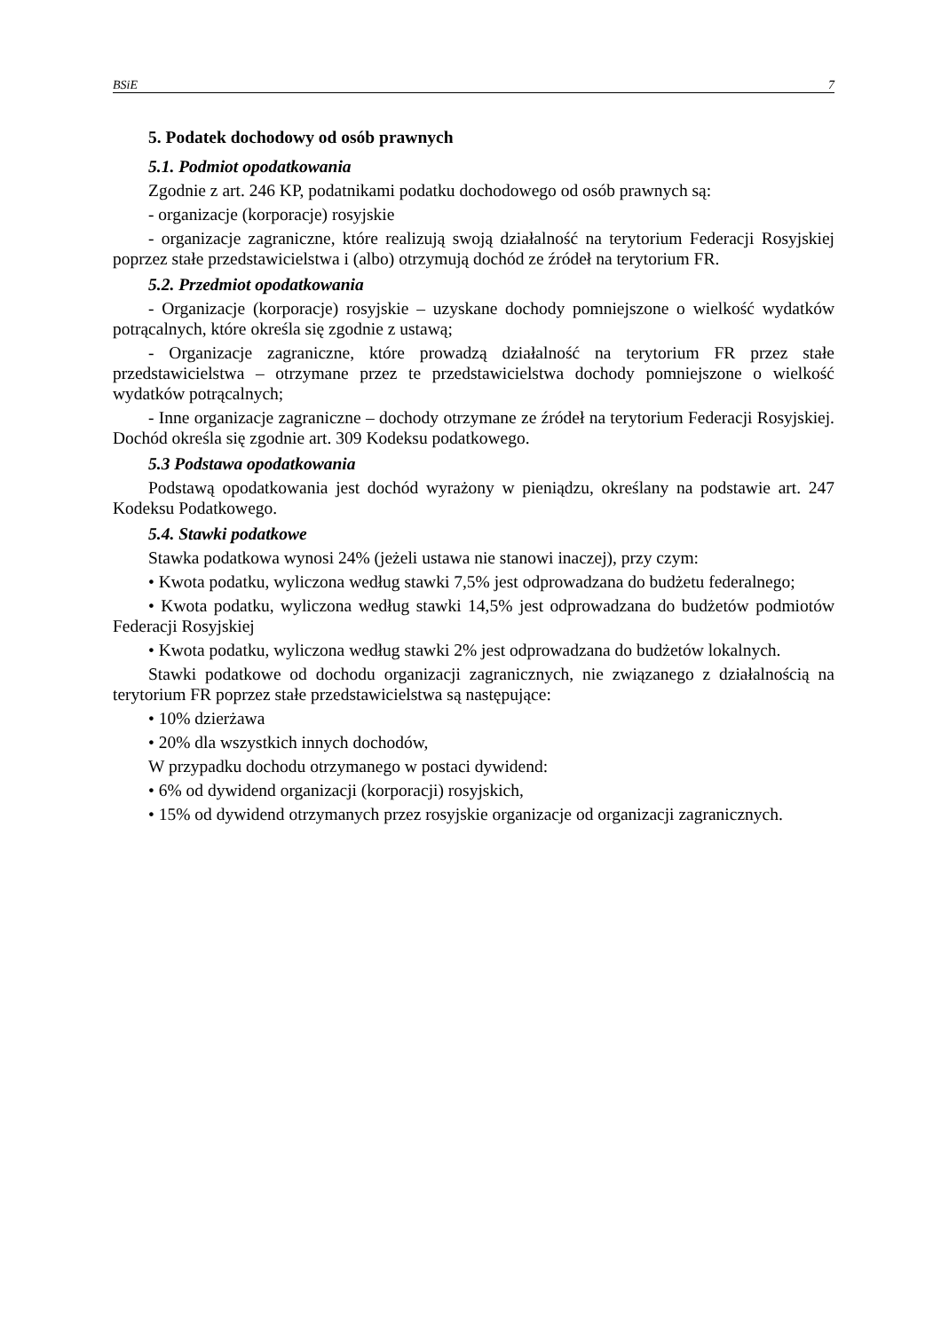BSiE 7
5. Podatek dochodowy od osób prawnych
5.1. Podmiot opodatkowania
Zgodnie z art. 246 KP, podatnikami podatku dochodowego od osób prawnych są:
- organizacje (korporacje) rosyjskie
- organizacje zagraniczne, które realizują swoją działalność na terytorium Federacji Rosyjskiej poprzez stałe przedstawicielstwa i (albo) otrzymują dochód ze źródeł na terytorium FR.
5.2. Przedmiot opodatkowania
- Organizacje (korporacje) rosyjskie – uzyskane dochody pomniejszone o wielkość wydatków potrącalnych, które określa się zgodnie z ustawą;
- Organizacje zagraniczne, które prowadzą działalność na terytorium FR przez stałe przedstawicielstwa – otrzymane przez te przedstawicielstwa dochody pomniejszone o wielkość wydatków potrącalnych;
- Inne organizacje zagraniczne – dochody otrzymane ze źródeł na terytorium Federacji Rosyjskiej. Dochód określa się zgodnie art. 309 Kodeksu podatkowego.
5.3 Podstawa opodatkowania
Podstawą opodatkowania jest dochód wyrażony w pieniądzu, określany na podstawie art. 247 Kodeksu Podatkowego.
5.4. Stawki podatkowe
Stawka podatkowa wynosi 24% (jeżeli ustawa nie stanowi inaczej), przy czym:
• Kwota podatku, wyliczona według stawki 7,5% jest odprowadzana do budżetu federalnego;
• Kwota podatku, wyliczona według stawki 14,5% jest odprowadzana do budżetów podmiotów Federacji Rosyjskiej
• Kwota podatku, wyliczona według stawki 2% jest odprowadzana do budżetów lokalnych.
Stawki podatkowe od dochodu organizacji zagranicznych, nie związanego z działalnością na terytorium FR poprzez stałe przedstawicielstwa są następujące:
• 10% dzierżawa
• 20% dla wszystkich innych dochodów,
W przypadku dochodu otrzymanego w postaci dywidend:
• 6% od dywidend organizacji (korporacji) rosyjskich,
• 15% od dywidend otrzymanych przez rosyjskie organizacje od organizacji zagranicznych.